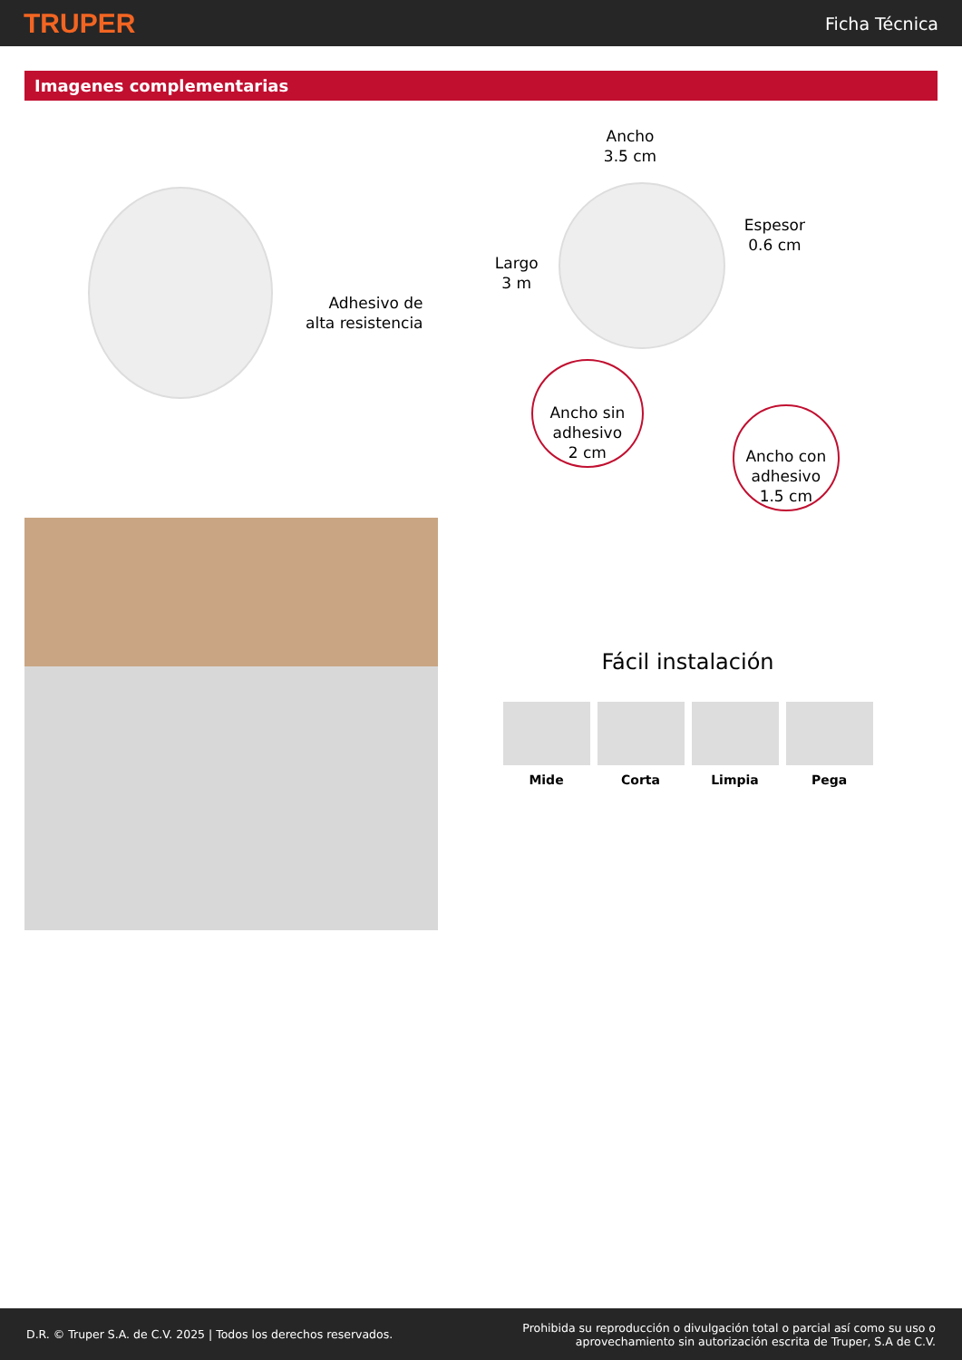TRUPER Ficha Técnica
Imagenes complementarias
Adhesivo de
alta resistencia
Ancho
3.5 cm
Largo
3 m
Espesor
0.6 cm
Ancho sin
adhesivo
2 cm
Ancho con
adhesivo
1.5 cm
Fácil instalación
Mide Corta Limpia Pega
D.R. © Truper S.A. de C.V. 2025 | Todos los derechos reservados. Prohibida su reproducción o divulgación total o parcial así como su uso o
aprovechamiento sin autorización escrita de Truper, S.A de C.V.